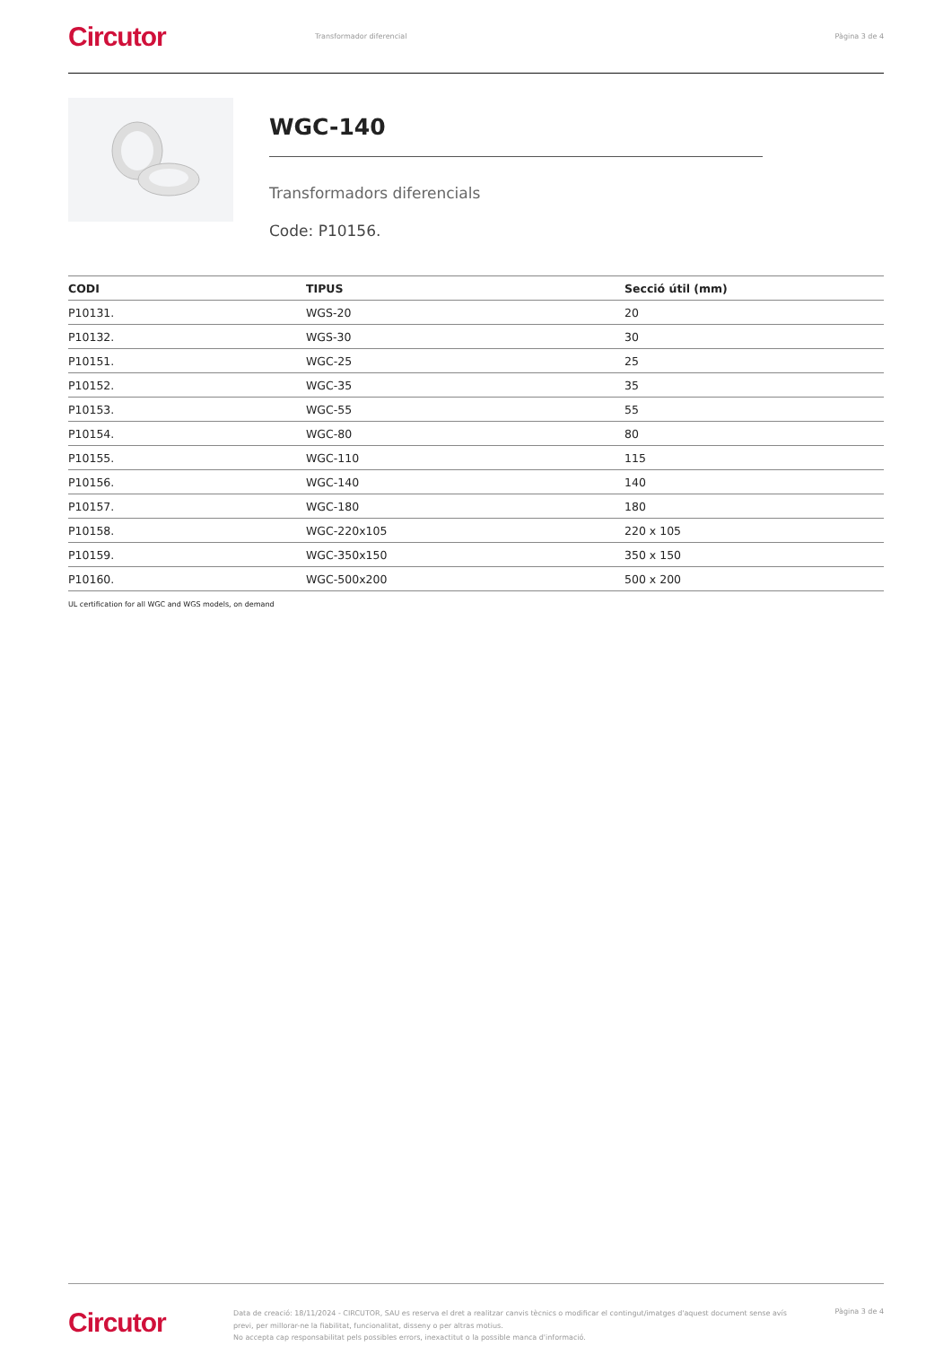Circutor
Transformador diferencial Pàgina 3 de 4
WGC-140
Transformadors diferencials
Code: P10156.
| CODI | TIPUS | Secció útil (mm) |
| --- | --- | --- |
| P10131. | WGS-20 | 20 |
| P10132. | WGS-30 | 30 |
| P10151. | WGC-25 | 25 |
| P10152. | WGC-35 | 35 |
| P10153. | WGC-55 | 55 |
| P10154. | WGC-80 | 80 |
| P10155. | WGC-110 | 115 |
| P10156. | WGC-140 | 140 |
| P10157. | WGC-180 | 180 |
| P10158. | WGC-220x105 | 220 x 105 |
| P10159. | WGC-350x150 | 350 x 150 |
| P10160. | WGC-500x200 | 500 x 200 |
UL certification for all WGC and WGS models, on demand
Circutor
Data de creació: 18/11/2024 - CIRCUTOR, SAU es reserva el dret a realitzar canvis tècnics o modificar el contingut/imatges d'aquest document sense avís previ, per millorar-ne la fiabilitat, funcionalitat, disseny o per altras motius.
No accepta cap responsabilitat pels possibles errors, inexactitut o la possible manca d'informació.
Pàgina 3 de 4